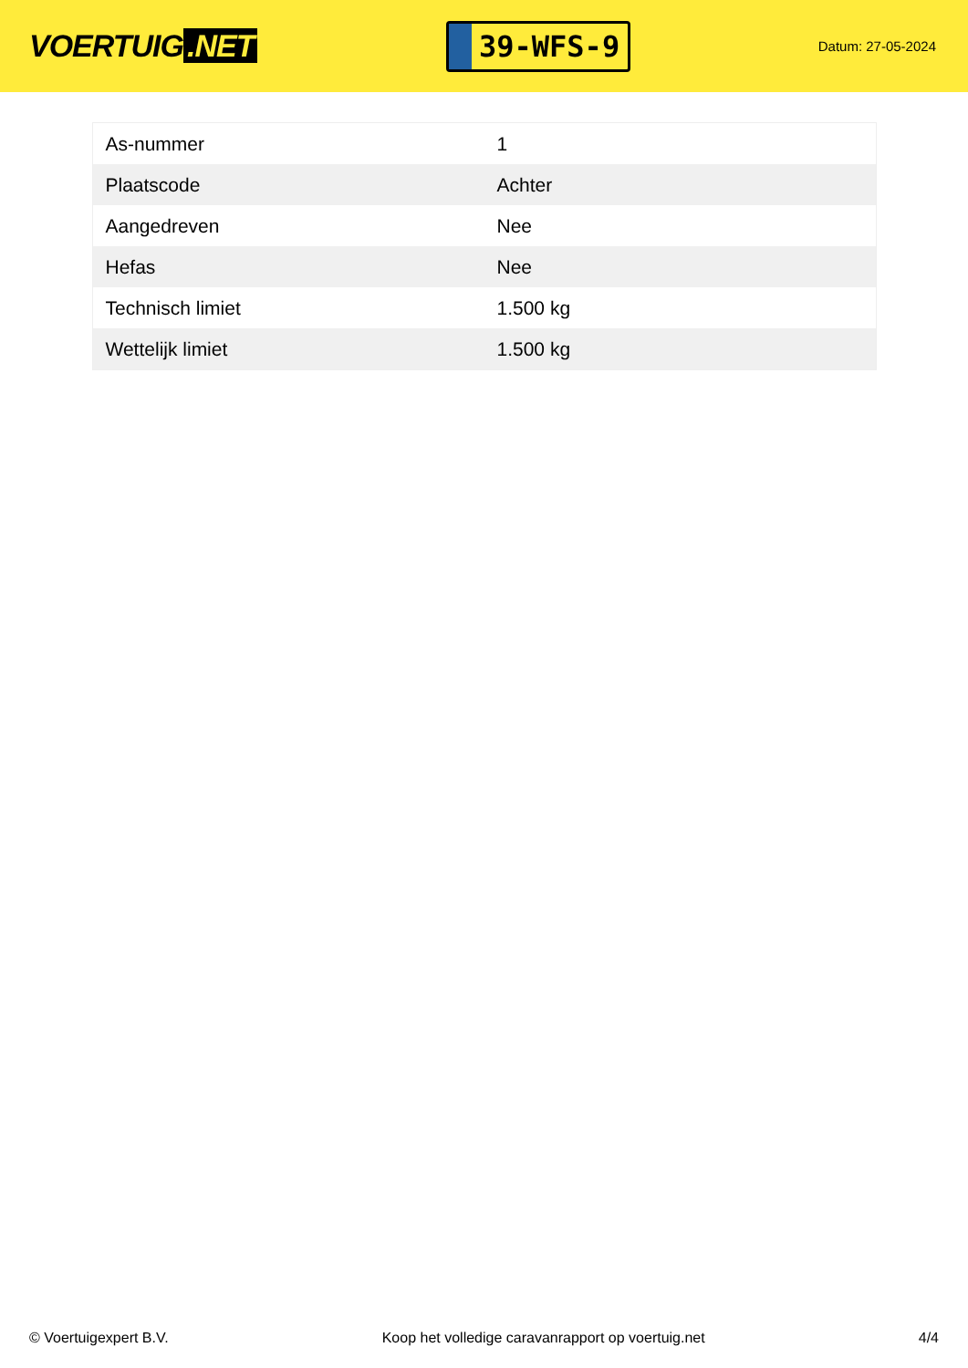VOERTUIG.NET
39-WFS-9
Datum: 27-05-2024
| As-nummer | 1 |
| Plaatscode | Achter |
| Aangedreven | Nee |
| Hefas | Nee |
| Technisch limiet | 1.500 kg |
| Wettelijk limiet | 1.500 kg |
© Voertuigexpert B.V. Koop het volledige caravanrapport op voertuig.net 4/4